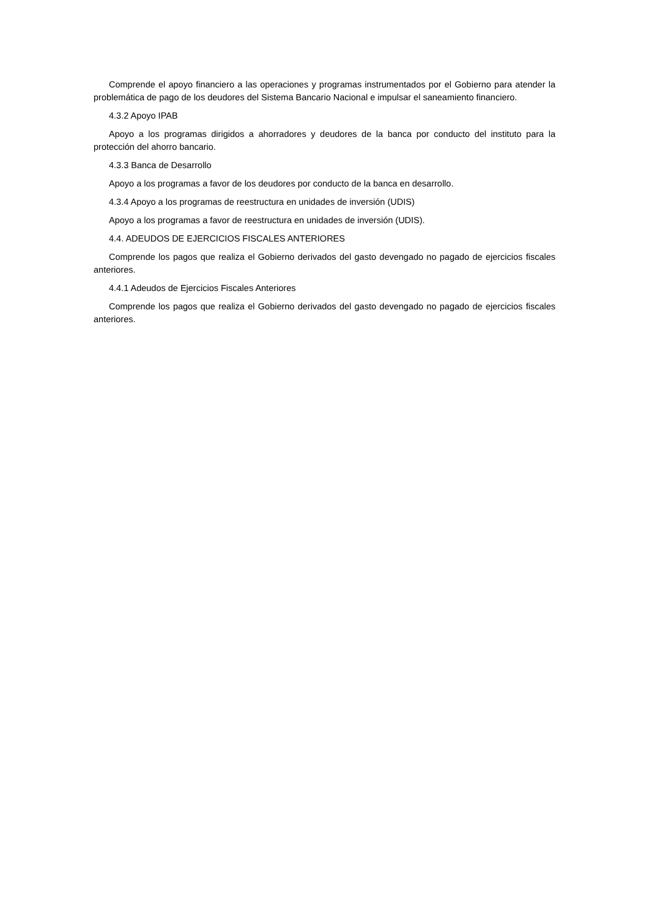Comprende el apoyo financiero a las operaciones y programas instrumentados por el Gobierno para atender la problemática de pago de los deudores del Sistema Bancario Nacional e impulsar el saneamiento financiero.
4.3.2 Apoyo IPAB
Apoyo a los programas dirigidos a ahorradores y deudores de la banca por conducto del instituto para la protección del ahorro bancario.
4.3.3 Banca de Desarrollo
Apoyo a los programas a favor de los deudores por conducto de la banca en desarrollo.
4.3.4 Apoyo a los programas de reestructura en unidades de inversión (UDIS)
Apoyo a los programas a favor de reestructura en unidades de inversión (UDIS).
4.4. ADEUDOS DE EJERCICIOS FISCALES ANTERIORES
Comprende los pagos que realiza el Gobierno derivados del gasto devengado no pagado de ejercicios fiscales anteriores.
4.4.1 Adeudos de Ejercicios Fiscales Anteriores
Comprende los pagos que realiza el Gobierno derivados del gasto devengado no pagado de ejercicios fiscales anteriores.